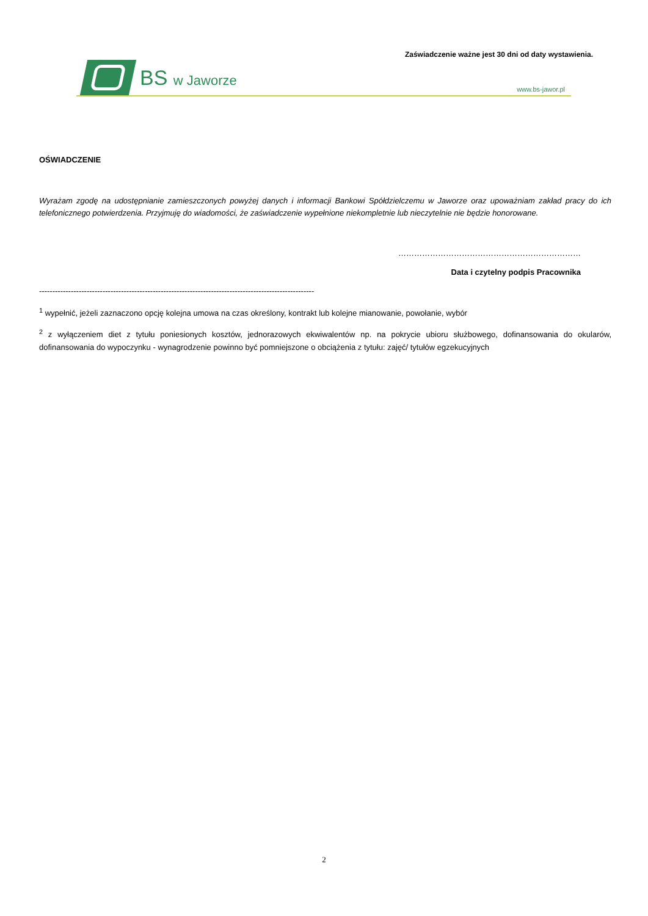Zaświadczenie ważne jest 30 dni od daty wystawienia.
BS w Jaworze
www.bs-jawor.pl
OŚWIADCZENIE
Wyrażam zgodę na udostępnianie zamieszczonych powyżej danych i informacji Bankowi Spółdzielczemu w Jaworze oraz upoważniam zakład pracy do ich telefonicznego potwierdzenia. Przyjmuję do wiadomości, że zaświadczenie wypełnione niekompletnie lub nieczytelnie nie będzie honorowane.
……………………………………………………………
Data i czytelny podpis Pracownika
--------------------------------------------------------------------------------------------------------------------
<sup>1</sup> wypełnić, jeżeli zaznaczono opcję kolejna umowa na czas określony, kontrakt lub kolejne mianowanie, powołanie, wybór
<sup>2</sup> z wyłączeniem diet z tytułu poniesionych kosztów, jednorazowych ekwiwalentów np. na pokrycie ubioru służbowego, dofinansowania do okularów, dofinansowania do wypoczynku - wynagrodzenie powinno być pomniejszone o obciążenia z tytułu: zajęć/ tytułów egzekucyjnych
2